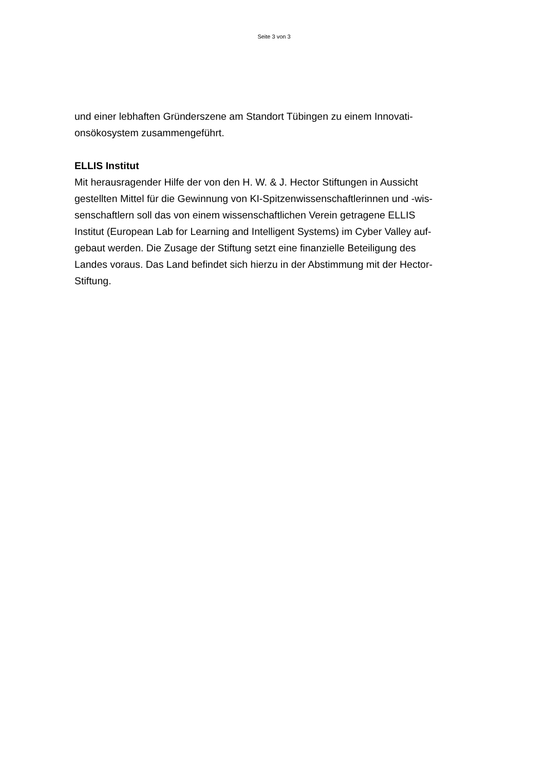Seite 3 von 3
und einer lebhaften Gründerszene am Standort Tübingen zu einem Innovati-
onsökosystem zusammengeführt.
ELLIS Institut
Mit herausragender Hilfe der von den H. W. & J. Hector Stiftungen in Aussicht
gestellten Mittel für die Gewinnung von KI-Spitzenwissenschaftlerinnen und -wis-
senschaftlern soll das von einem wissenschaftlichen Verein getragene ELLIS
Institut (European Lab for Learning and Intelligent Systems) im Cyber Valley auf-
gebaut werden. Die Zusage der Stiftung setzt eine finanzielle Beteiligung des
Landes voraus. Das Land befindet sich hierzu in der Abstimmung mit der Hector-
Stiftung.